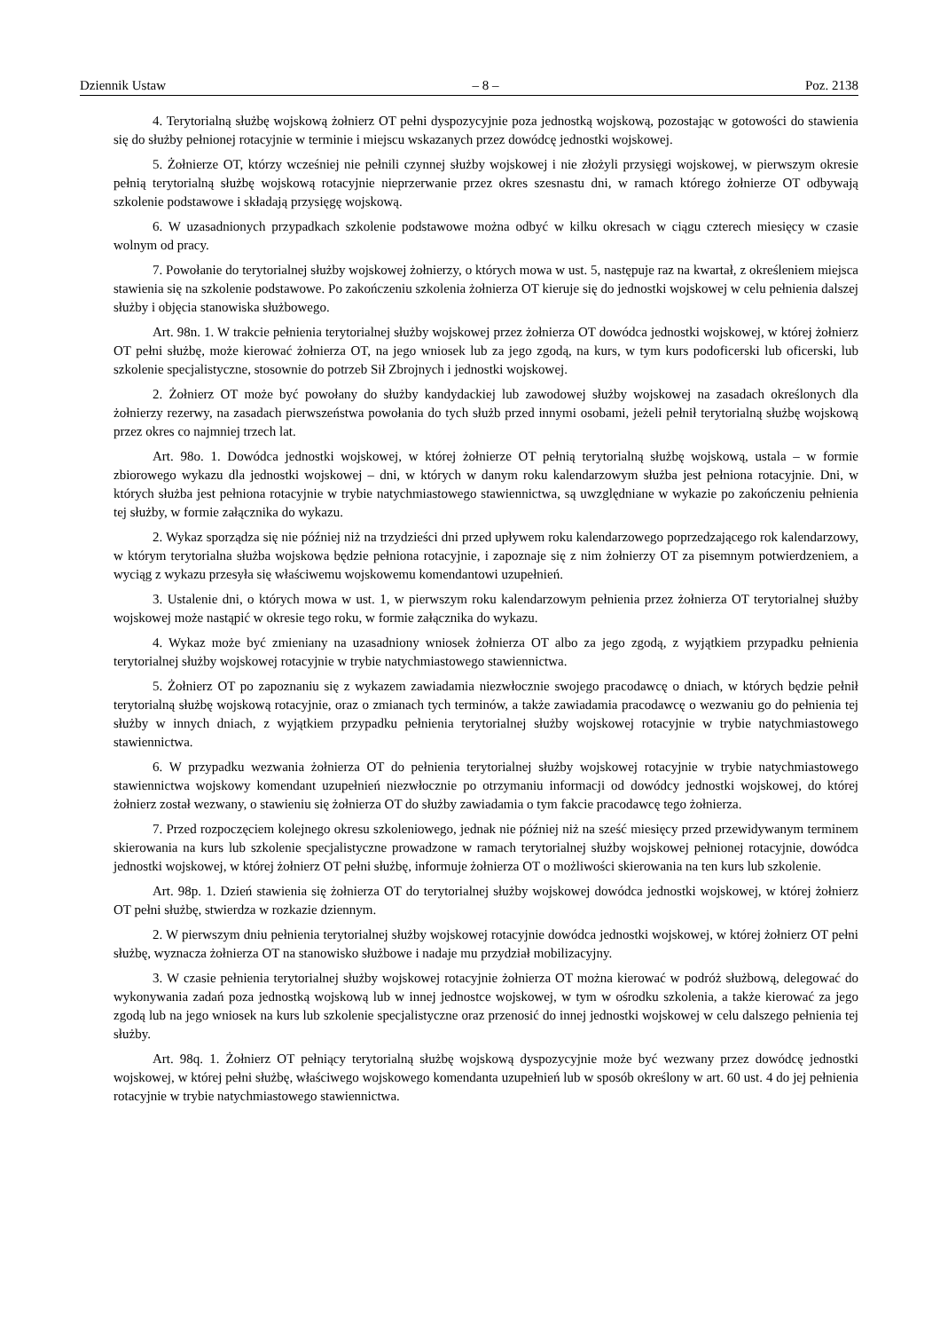Dziennik Ustaw – 8 – Poz. 2138
4. Terytorialną służbę wojskową żołnierz OT pełni dyspozycyjnie poza jednostką wojskową, pozostając w gotowości do stawienia się do służby pełnionej rotacyjnie w terminie i miejscu wskazanych przez dowódcę jednostki wojskowej.
5. Żołnierze OT, którzy wcześniej nie pełnili czynnej służby wojskowej i nie złożyli przysięgi wojskowej, w pierwszym okresie pełnią terytorialną służbę wojskową rotacyjnie nieprzerwanie przez okres szesnastu dni, w ramach którego żołnierze OT odbywają szkolenie podstawowe i składają przysięgę wojskową.
6. W uzasadnionych przypadkach szkolenie podstawowe można odbyć w kilku okresach w ciągu czterech miesięcy w czasie wolnym od pracy.
7. Powołanie do terytorialnej służby wojskowej żołnierzy, o których mowa w ust. 5, następuje raz na kwartał, z określeniem miejsca stawienia się na szkolenie podstawowe. Po zakończeniu szkolenia żołnierza OT kieruje się do jednostki wojskowej w celu pełnienia dalszej służby i objęcia stanowiska służbowego.
Art. 98n. 1. W trakcie pełnienia terytorialnej służby wojskowej przez żołnierza OT dowódca jednostki wojskowej, w której żołnierz OT pełni służbę, może kierować żołnierza OT, na jego wniosek lub za jego zgodą, na kurs, w tym kurs podoficerski lub oficerski, lub szkolenie specjalistyczne, stosownie do potrzeb Sił Zbrojnych i jednostki wojskowej.
2. Żołnierz OT może być powołany do służby kandydackiej lub zawodowej służby wojskowej na zasadach określonych dla żołnierzy rezerwy, na zasadach pierwszeństwa powołania do tych służb przed innymi osobami, jeżeli pełnił terytorialną służbę wojskową przez okres co najmniej trzech lat.
Art. 98o. 1. Dowódca jednostki wojskowej, w której żołnierze OT pełnią terytorialną służbę wojskową, ustala – w formie zbiorowego wykazu dla jednostki wojskowej – dni, w których w danym roku kalendarzowym służba jest pełniona rotacyjnie. Dni, w których służba jest pełniona rotacyjnie w trybie natychmiastowego stawiennictwa, są uwzględniane w wykazie po zakończeniu pełnienia tej służby, w formie załącznika do wykazu.
2. Wykaz sporządza się nie później niż na trzydzieści dni przed upływem roku kalendarzowego poprzedzającego rok kalendarzowy, w którym terytorialna służba wojskowa będzie pełniona rotacyjnie, i zapoznaje się z nim żołnierzy OT za pisemnym potwierdzeniem, a wyciąg z wykazu przesyła się właściwemu wojskowemu komendantowi uzupełnień.
3. Ustalenie dni, o których mowa w ust. 1, w pierwszym roku kalendarzowym pełnienia przez żołnierza OT terytorialnej służby wojskowej może nastąpić w okresie tego roku, w formie załącznika do wykazu.
4. Wykaz może być zmieniany na uzasadniony wniosek żołnierza OT albo za jego zgodą, z wyjątkiem przypadku pełnienia terytorialnej służby wojskowej rotacyjnie w trybie natychmiastowego stawiennictwa.
5. Żołnierz OT po zapoznaniu się z wykazem zawiadamia niezwłocznie swojego pracodawcę o dniach, w których będzie pełnił terytorialną służbę wojskową rotacyjnie, oraz o zmianach tych terminów, a także zawiadamia pracodawcę o wezwaniu go do pełnienia tej służby w innych dniach, z wyjątkiem przypadku pełnienia terytorialnej służby wojskowej rotacyjnie w trybie natychmiastowego stawiennictwa.
6. W przypadku wezwania żołnierza OT do pełnienia terytorialnej służby wojskowej rotacyjnie w trybie natychmiastowego stawiennictwa wojskowy komendant uzupełnień niezwłocznie po otrzymaniu informacji od dowódcy jednostki wojskowej, do której żołnierz został wezwany, o stawieniu się żołnierza OT do służby zawiadamia o tym fakcie pracodawcę tego żołnierza.
7. Przed rozpoczęciem kolejnego okresu szkoleniowego, jednak nie później niż na sześć miesięcy przed przewidywanym terminem skierowania na kurs lub szkolenie specjalistyczne prowadzone w ramach terytorialnej służby wojskowej pełnionej rotacyjnie, dowódca jednostki wojskowej, w której żołnierz OT pełni służbę, informuje żołnierza OT o możliwości skierowania na ten kurs lub szkolenie.
Art. 98p. 1. Dzień stawienia się żołnierza OT do terytorialnej służby wojskowej dowódca jednostki wojskowej, w której żołnierz OT pełni służbę, stwierdza w rozkazie dziennym.
2. W pierwszym dniu pełnienia terytorialnej służby wojskowej rotacyjnie dowódca jednostki wojskowej, w której żołnierz OT pełni służbę, wyznacza żołnierza OT na stanowisko służbowe i nadaje mu przydział mobilizacyjny.
3. W czasie pełnienia terytorialnej służby wojskowej rotacyjnie żołnierza OT można kierować w podróż służbową, delegować do wykonywania zadań poza jednostką wojskową lub w innej jednostce wojskowej, w tym w ośrodku szkolenia, a także kierować za jego zgodą lub na jego wniosek na kurs lub szkolenie specjalistyczne oraz przenosić do innej jednostki wojskowej w celu dalszego pełnienia tej służby.
Art. 98q. 1. Żołnierz OT pełniący terytorialną służbę wojskową dyspozycyjnie może być wezwany przez dowódcę jednostki wojskowej, w której pełni służbę, właściwego wojskowego komendanta uzupełnień lub w sposób określony w art. 60 ust. 4 do jej pełnienia rotacyjnie w trybie natychmiastowego stawiennictwa.